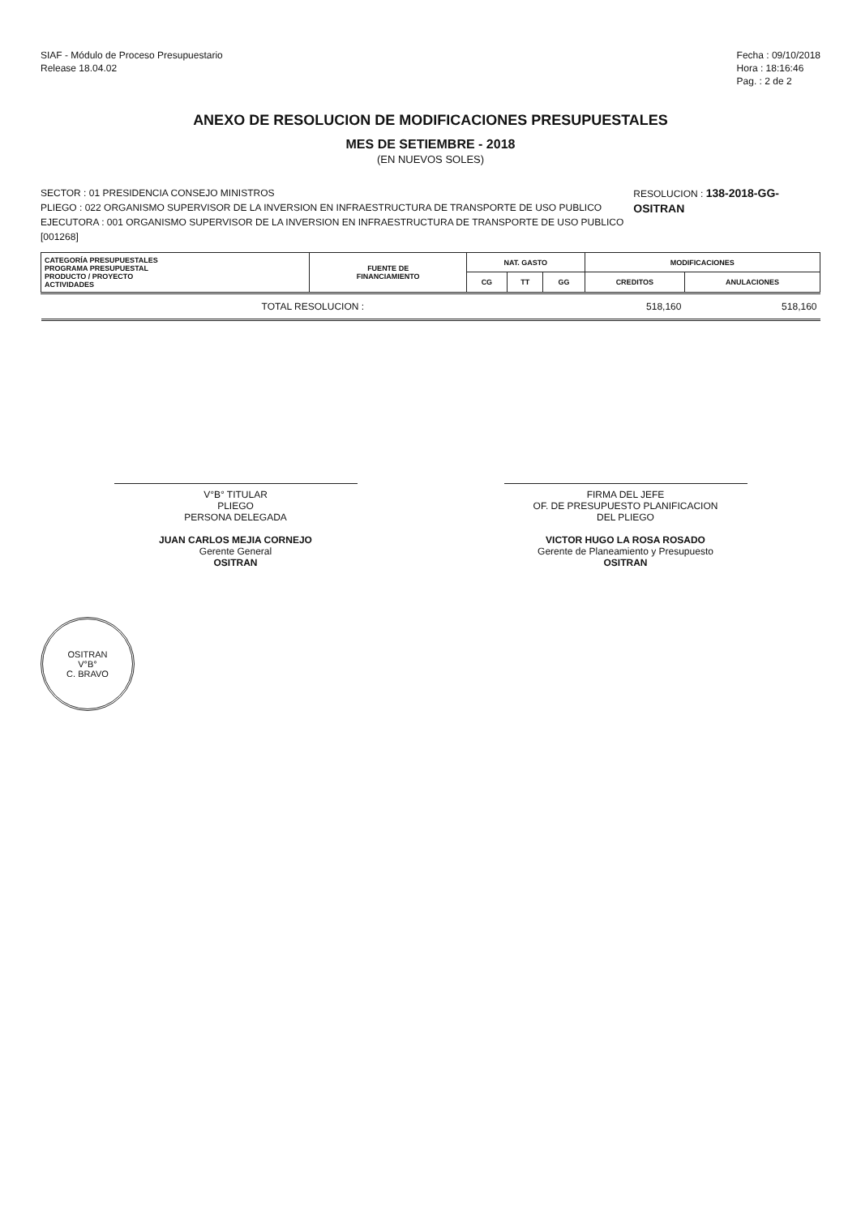SIAF - Módulo de Proceso Presupuestario
Release 18.04.02
Fecha : 09/10/2018
Hora : 18:16:46
Pag. : 2 de 2
ANEXO DE RESOLUCION DE MODIFICACIONES PRESUPUESTALES
MES DE SETIEMBRE - 2018
(EN NUEVOS SOLES)
SECTOR : 01 PRESIDENCIA CONSEJO MINISTROS
PLIEGO : 022 ORGANISMO SUPERVISOR DE LA INVERSION EN INFRAESTRUCTURA DE TRANSPORTE DE USO PUBLICO
EJECUTORA : 001 ORGANISMO SUPERVISOR DE LA INVERSION EN INFRAESTRUCTURA DE TRANSPORTE DE USO PUBLICO [001268]
RESOLUCION : 138-2018-GG-OSITRAN
| CATEGORÍA PRESUPUESTALES PROGRAMA PRESUPUESTAL PRODUCTO / PROYECTO ACTIVIDADES | FUENTE DE FINANCIAMIENTO | NAT. GASTO | | | MODIFICACIONES | |
| --- | --- | --- | --- | --- | --- | --- |
| | | CG | TT | GG | CREDITOS | ANULACIONES |
| TOTAL RESOLUCION : | | | | | 518,160 | 518,160 |
V°B° TITULAR
PLIEGO
PERSONA DELEGADA
JUAN CARLOS MEJIA CORNEJO
Gerente General
OSITRAN
FIRMA DEL JEFE
OF. DE PRESUPUESTO PLANIFICACION
DEL PLIEGO
VICTOR HUGO LA ROSA ROSADO
Gerente de Planeamiento y Presupuesto
OSITRAN
OSITRAN
V°B°
C. BRAVO